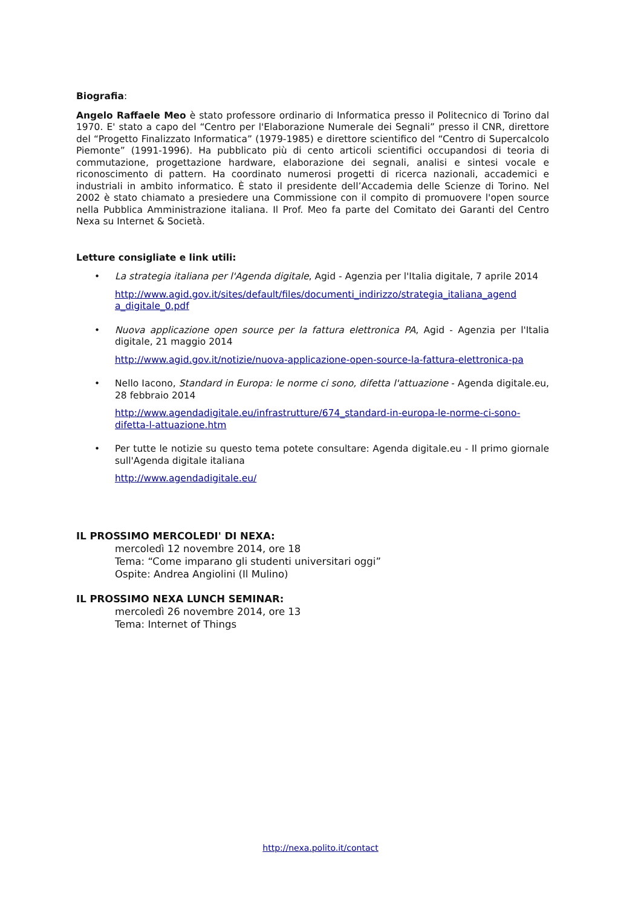Biografia:
Angelo Raffaele Meo è stato professore ordinario di Informatica presso il Politecnico di Torino dal 1970. E' stato a capo del “Centro per l'Elaborazione Numerale dei Segnali” presso il CNR, direttore del “Progetto Finalizzato Informatica” (1979-1985) e direttore scientifico del “Centro di Supercalcolo Piemonte” (1991-1996). Ha pubblicato più di cento articoli scientifici occupandosi di teoria di commutazione, progettazione hardware, elaborazione dei segnali, analisi e sintesi vocale e riconoscimento di pattern. Ha coordinato numerosi progetti di ricerca nazionali, accademici e industriali in ambito informatico. È stato il presidente dell’Accademia delle Scienze di Torino. Nel 2002 è stato chiamato a presiedere una Commissione con il compito di promuovere l'open source nella Pubblica Amministrazione italiana. Il Prof. Meo fa parte del Comitato dei Garanti del Centro Nexa su Internet & Società.
Letture consigliate e link utili:
• La strategia italiana per l'Agenda digitale, Agid - Agenzia per l'Italia digitale, 7 aprile 2014
http://www.agid.gov.it/sites/default/files/documenti_indirizzo/strategia_italiana_agend a_digitale_0.pdf
• Nuova applicazione open source per la fattura elettronica PA, Agid - Agenzia per l'Italia digitale, 21 maggio 2014
http://www.agid.gov.it/notizie/nuova-applicazione-open-source-la-fattura-elettronica-pa
• Nello Iacono, Standard in Europa: le norme ci sono, difetta l'attuazione - Agenda digitale.eu, 28 febbraio 2014
http://www.agendadigitale.eu/infrastrutture/674_standard-in-europa-le-norme-ci-sono-difetta-l-attuazione.htm
• Per tutte le notizie su questo tema potete consultare: Agenda digitale.eu - Il primo giornale sull'Agenda digitale italiana
http://www.agendadigitale.eu/
IL PROSSIMO MERCOLEDI' DI NEXA:
mercoledì 12 novembre 2014, ore 18
Tema: “Come imparano gli studenti universitari oggi”
Ospite: Andrea Angiolini (Il Mulino)
IL PROSSIMO NEXA LUNCH SEMINAR:
mercoledì 26 novembre 2014, ore 13
Tema: Internet of Things
http://nexa.polito.it/contact